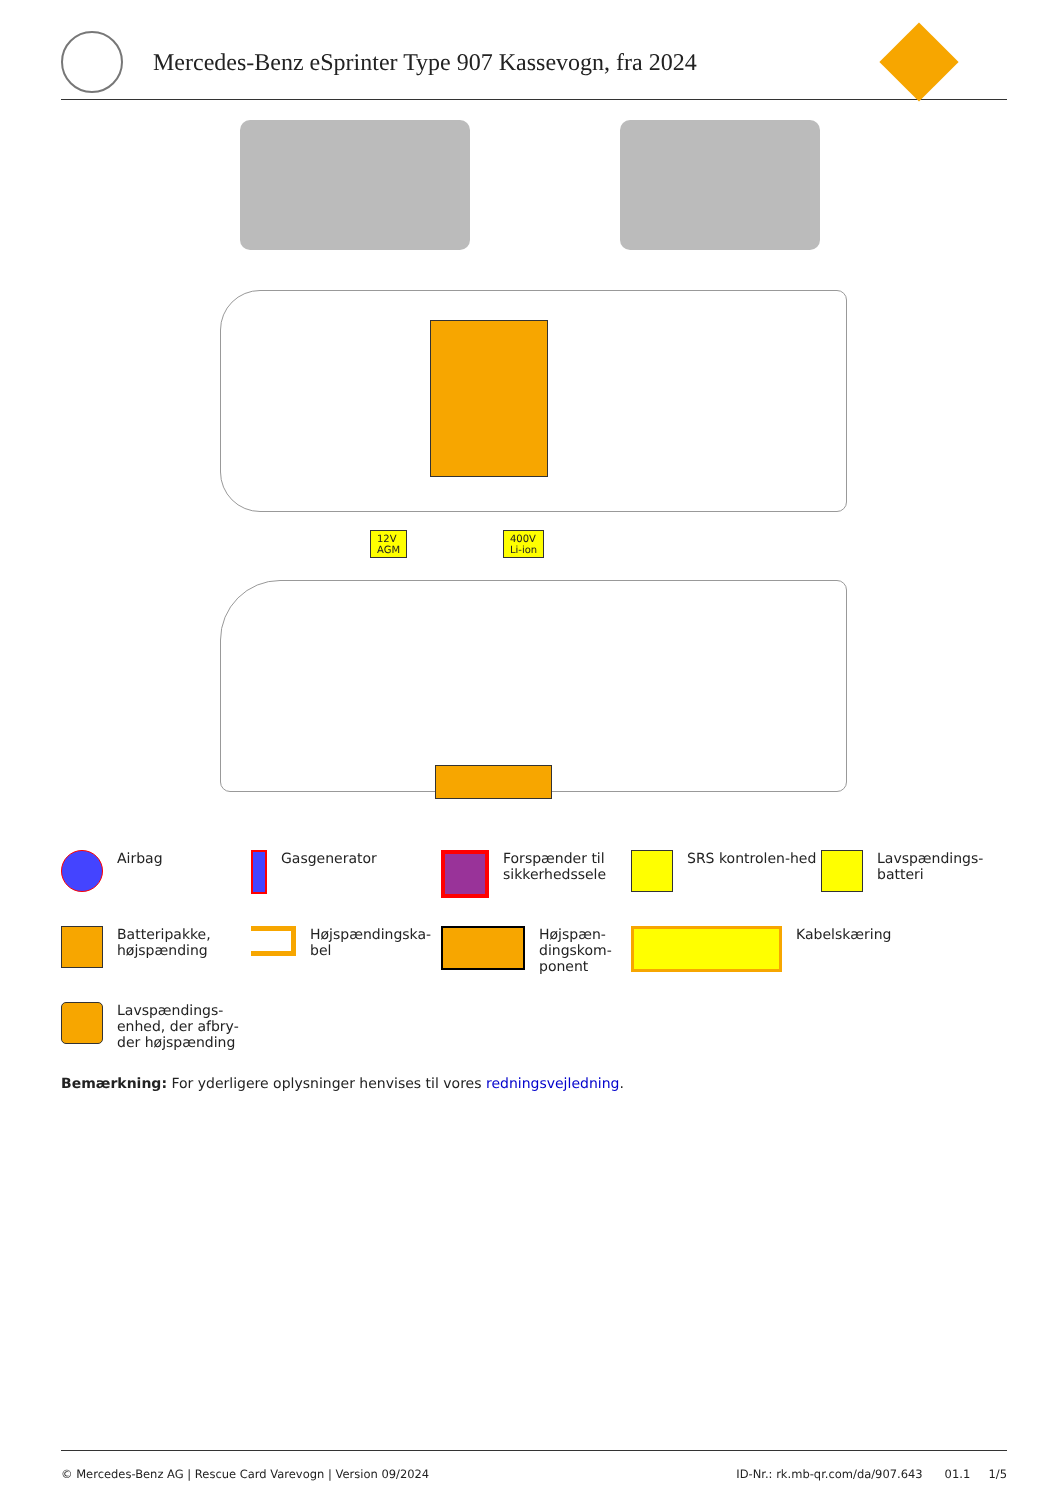Mercedes-Benz eSprinter Type 907 Kassevogn, fra 2024
12V
AGM
400V
Li-ion
Airbag
Gasgenerator
Forspænder til sikkerhedssele
SRS kontrolen-hed
Lavspændings-batteri
Batteripakke, højspænding
Højspændingska-bel
Højspæn-dingskom-ponent
Kabelskæring
Lavspændings-enhed, der afbry-der højspænding
Bemærkning: For yderligere oplysninger henvises til vores redningsvejledning.
© Mercedes-Benz AG | Rescue Card Varevogn | Version 09/2024 ID-Nr.: rk.mb-qr.com/da/907.643 01.1 1/5